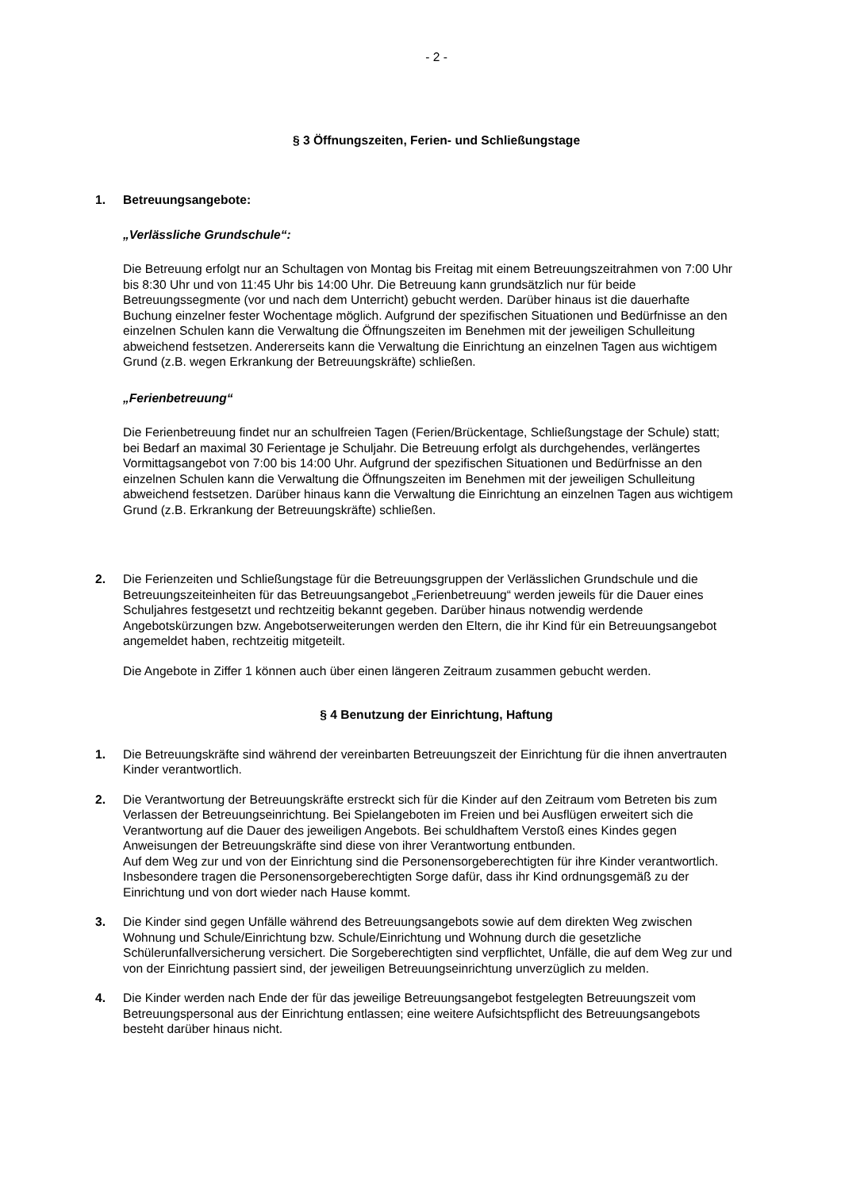- 2 -
§ 3 Öffnungszeiten, Ferien- und Schließungstage
1. Betreuungsangebote:
„Verlässliche Grundschule“:
Die Betreuung erfolgt nur an Schultagen von Montag bis Freitag mit einem Betreuungszeitrahmen von 7:00 Uhr bis 8:30 Uhr und von 11:45 Uhr bis 14:00 Uhr. Die Betreuung kann grundsätzlich nur für beide Betreuungssegmente (vor und nach dem Unterricht) gebucht werden. Darüber hinaus ist die dauerhafte Buchung einzelner fester Wochentage möglich. Aufgrund der spezifischen Situationen und Bedürfnisse an den einzelnen Schulen kann die Verwaltung die Öffnungszeiten im Benehmen mit der jeweiligen Schulleitung abweichend festsetzen. Andererseits kann die Verwaltung die Einrichtung an einzelnen Tagen aus wichtigem Grund (z.B. wegen Erkrankung der Betreuungskräfte) schließen.
„Ferienbetreuung“
Die Ferienbetreuung findet nur an schulfreien Tagen (Ferien/Brückentage, Schließungstage der Schule) statt; bei Bedarf an maximal 30 Ferientage je Schuljahr. Die Betreuung erfolgt als durchgehendes, verlängertes Vormittagsangebot von 7:00 bis 14:00 Uhr. Aufgrund der spezifischen Situationen und Bedürfnisse an den einzelnen Schulen kann die Verwaltung die Öffnungszeiten im Benehmen mit der jeweiligen Schulleitung abweichend festsetzen. Darüber hinaus kann die Verwaltung die Einrichtung an einzelnen Tagen aus wichtigem Grund (z.B. Erkrankung der Betreuungskräfte) schließen.
2. Die Ferienzeiten und Schließungstage für die Betreuungsgruppen der Verlässlichen Grundschule und die Betreuungszeiteinheiten für das Betreuungsangebot „Ferienbetreuung“ werden jeweils für die Dauer eines Schuljahres festgesetzt und rechtzeitig bekannt gegeben. Darüber hinaus notwendig werdende Angebotskürzungen bzw. Angebotserweiterungen werden den Eltern, die ihr Kind für ein Betreuungsangebot angemeldet haben, rechtzeitig mitgeteilt.
Die Angebote in Ziffer 1 können auch über einen längeren Zeitraum zusammen gebucht werden.
§ 4 Benutzung der Einrichtung, Haftung
1. Die Betreuungskräfte sind während der vereinbarten Betreuungszeit der Einrichtung für die ihnen anvertrauten Kinder verantwortlich.
2. Die Verantwortung der Betreuungskräfte erstreckt sich für die Kinder auf den Zeitraum vom Betreten bis zum Verlassen der Betreuungseinrichtung. Bei Spielangeboten im Freien und bei Ausflügen erweitert sich die Verantwortung auf die Dauer des jeweiligen Angebots. Bei schuldhaftem Verstoß eines Kindes gegen Anweisungen der Betreuungskräfte sind diese von ihrer Verantwortung entbunden.
Auf dem Weg zur und von der Einrichtung sind die Personensorgeberechtigten für ihre Kinder verantwortlich. Insbesondere tragen die Personensorgeberechtigten Sorge dafür, dass ihr Kind ordnungsgemäß zu der Einrichtung und von dort wieder nach Hause kommt.
3. Die Kinder sind gegen Unfälle während des Betreuungsangebots sowie auf dem direkten Weg zwischen Wohnung und Schule/Einrichtung bzw. Schule/Einrichtung und Wohnung durch die gesetzliche Schülerunfallversicherung versichert. Die Sorgeberechtigten sind verpflichtet, Unfälle, die auf dem Weg zur und von der Einrichtung passiert sind, der jeweiligen Betreuungseinrichtung unverzüglich zu melden.
4. Die Kinder werden nach Ende der für das jeweilige Betreuungsangebot festgelegten Betreuungszeit vom Betreuungspersonal aus der Einrichtung entlassen; eine weitere Aufsichtspflicht des Betreuungsangebots besteht darüber hinaus nicht.